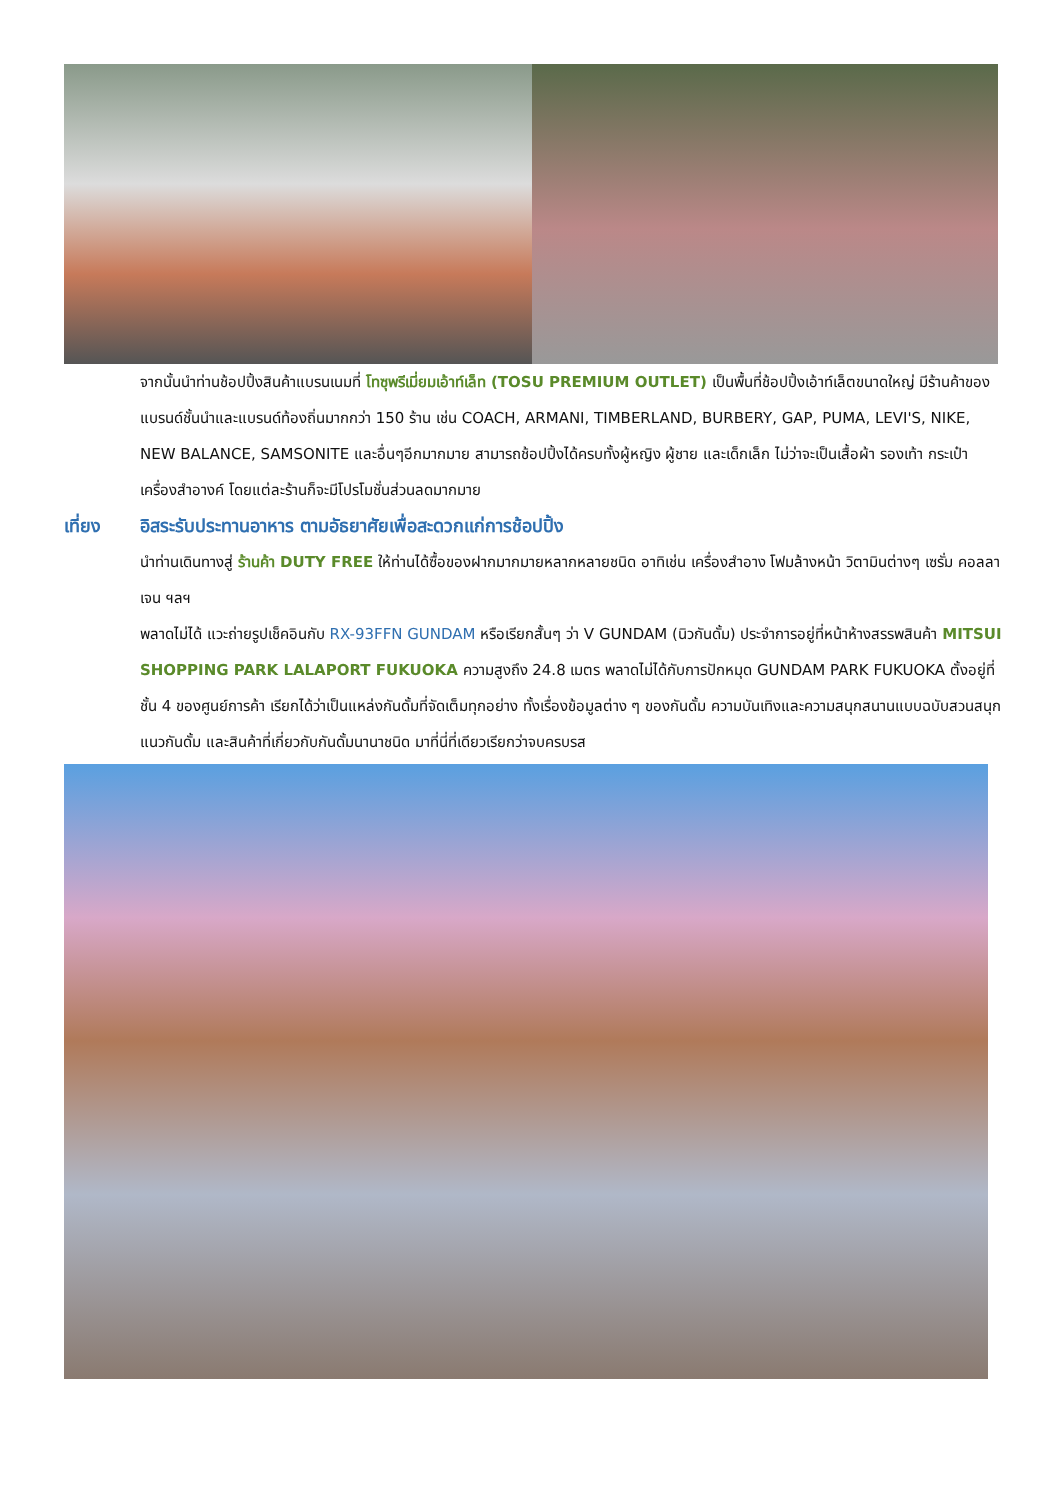จากนั้นนำท่านช้อปปิ้งสินค้าแบรนเนมที่ โทซุพรีเมี่ยมเอ้าท์เล็ท (TOSU PREMIUM OUTLET) เป็นพื้นที่ช้อปปิ้งเอ้าท์เล็ตขนาดใหญ่ มีร้านค้าของแบรนด์ชั้นนำและแบรนด์ท้องถิ่นมากกว่า 150 ร้าน เช่น COACH, ARMANI, TIMBERLAND, BURBERY, GAP, PUMA, LEVI'S, NIKE, NEW BALANCE, SAMSONITE และอื่นๆอีกมากมาย สามารถช้อปปิ้งได้ครบทั้งผู้หญิง ผู้ชาย และเด็กเล็ก ไม่ว่าจะเป็นเสื้อผ้า รองเท้า กระเป๋า เครื่องสำอางค์ โดยแต่ละร้านก็จะมีโปรโมชั่นส่วนลดมากมาย
เที่ยง อิสระรับประทานอาหาร ตามอัธยาศัยเพื่อสะดวกแก่การช้อปปิ้ง
นำท่านเดินทางสู่ ร้านค้า DUTY FREE ให้ท่านได้ซื้อของฝากมากมายหลากหลายชนิด อาทิเช่น เครื่องสำอาง โฟมล้างหน้า วิตามินต่างๆ เซรั่ม คอลลาเจน ฯลฯ
พลาดไม่ได้ แวะถ่ายรูปเช็คอินกับ RX-93FFN GUNDAM หรือเรียกสั้นๆ ว่า V GUNDAM (นิวกันดั้ม) ประจำการอยู่ที่หน้าห้างสรรพสินค้า MITSUI SHOPPING PARK LALAPORT FUKUOKA ความสูงถึง 24.8 เมตร พลาดไม่ได้กับการปักหมุด GUNDAM PARK FUKUOKA ตั้งอยู่ที่ชั้น 4 ของศูนย์การค้า เรียกได้ว่าเป็นแหล่งกันดั้มที่จัดเต็มทุกอย่าง ทั้งเรื่องข้อมูลต่าง ๆ ของกันดั้ม ความบันเทิงและความสนุกสนานแบบฉบับสวนสนุกแนวกันดั้ม และสินค้าที่เกี่ยวกับกันดั้มนานาชนิด มาที่นี่ที่เดียวเรียกว่าจบครบรส